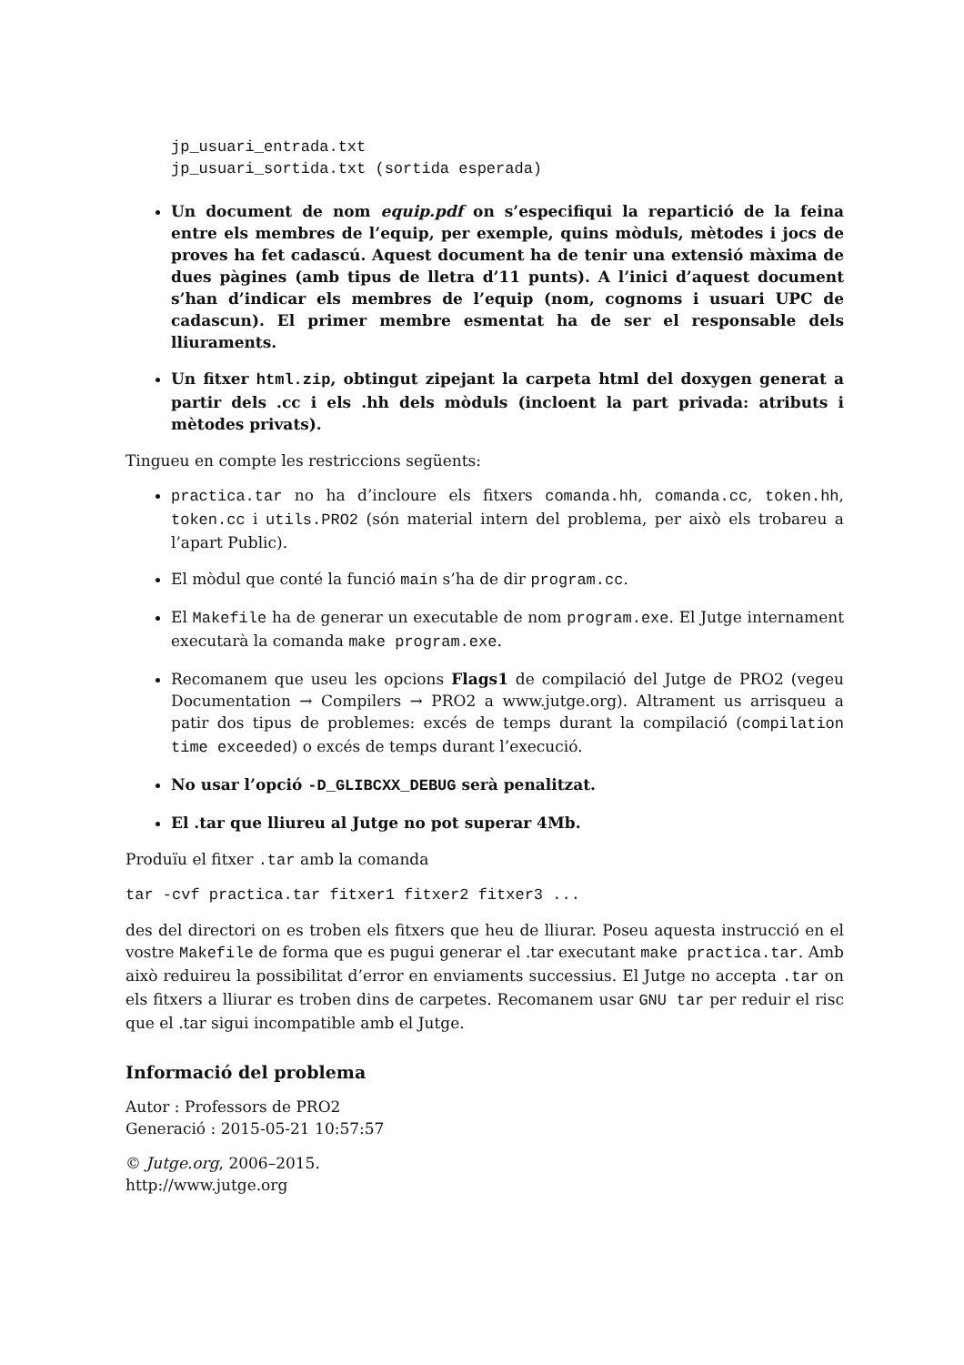jp_usuari_entrada.txt
jp_usuari_sortida.txt (sortida esperada)
Un document de nom equip.pdf on s’especifiqui la repartició de la feina entre els membres de l’equip, per exemple, quins mòduls, mètodes i jocs de proves ha fet cadascú. Aquest document ha de tenir una extensió màxima de dues pàgines (amb tipus de lletra d’11 punts). A l’inici d’aquest document s’han d’indicar els membres de l’equip (nom, cognoms i usuari UPC de cadascun). El primer membre esmentat ha de ser el responsable dels lliuraments.
Un fitxer html.zip, obtingut zipejant la carpeta html del doxygen generat a partir dels .cc i els .hh dels mòduls (incloent la part privada: atributs i mètodes privats).
Tingueu en compte les restriccions següents:
practica.tar no ha d’incloure els fitxers comanda.hh, comanda.cc, token.hh, token.cc i utils.PRO2 (són material intern del problema, per això els trobareu a l’apart Public).
El mòdul que conté la funció main s’ha de dir program.cc.
El Makefile ha de generar un executable de nom program.exe. El Jutge internament executarà la comanda make program.exe.
Recomanem que useu les opcions Flags1 de compilació del Jutge de PRO2 (vegeu Documentation → Compilers → PRO2 a www.jutge.org). Altrament us arrisqueu a patir dos tipus de problemes: excés de temps durant la compilació (compilation time exceeded) o excés de temps durant l’execució.
No usar l’opció -D_GLIBCXX_DEBUG serà penalitzat.
El .tar que lliureu al Jutge no pot superar 4Mb.
Produïu el fitxer .tar amb la comanda
tar -cvf practica.tar fitxer1 fitxer2 fitxer3 ...
des del directori on es troben els fitxers que heu de lliurar. Poseu aquesta instrucció en el vostre Makefile de forma que es pugui generar el .tar executant make practica.tar. Amb això reduireu la possibilitat d’error en enviaments successius. El Jutge no accepta .tar on els fitxers a lliurar es troben dins de carpetes. Recomanem usar GNU tar per reduir el risc que el .tar sigui incompatible amb el Jutge.
Informació del problema
Autor : Professors de PRO2
Generació : 2015-05-21 10:57:57
© Jutge.org, 2006–2015.
http://www.jutge.org